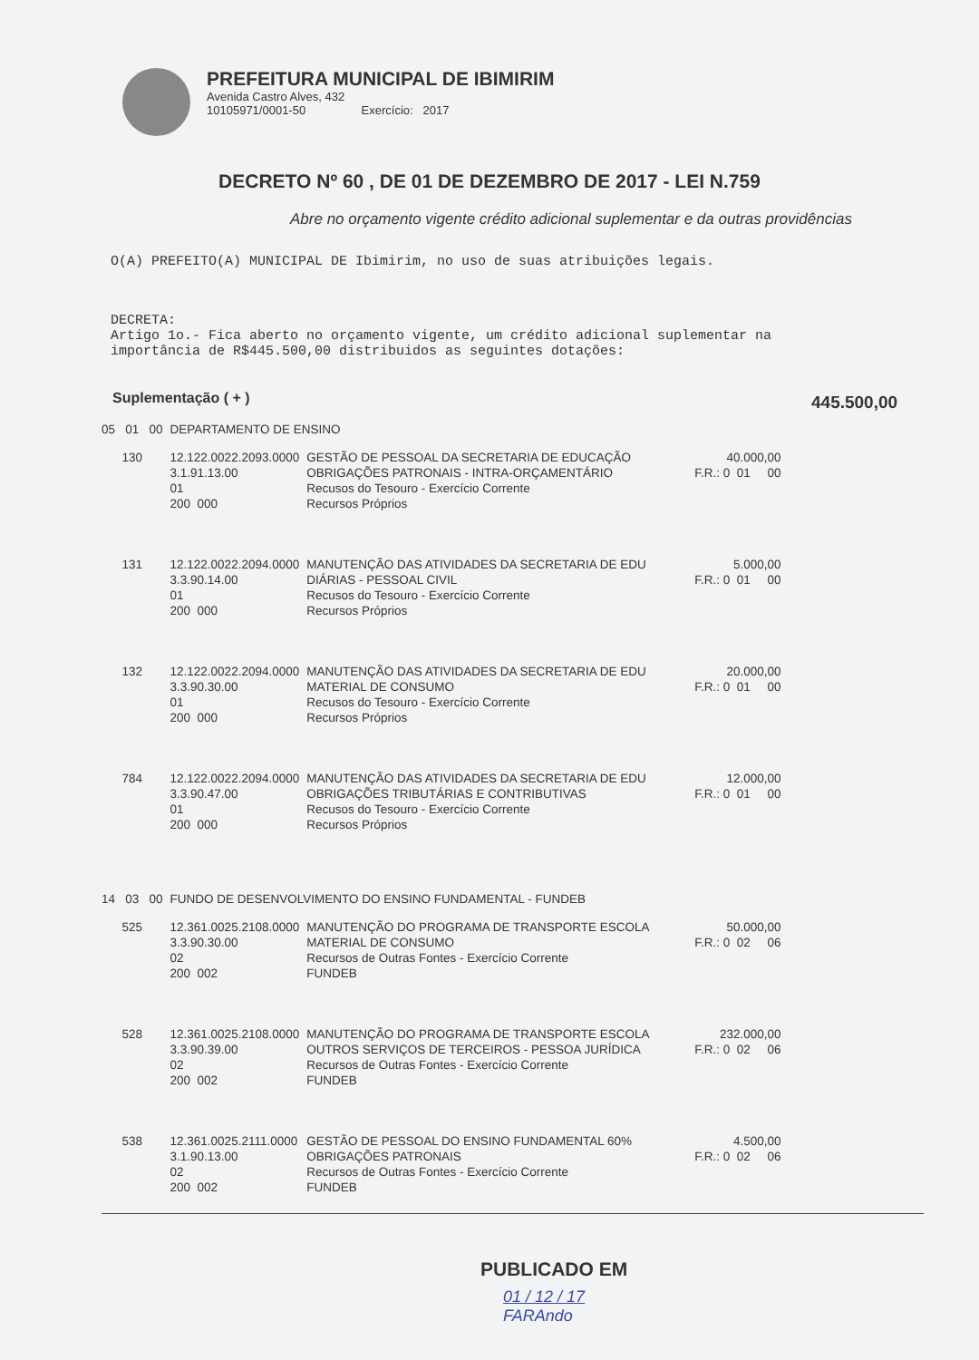PREFEITURA MUNICIPAL DE IBIMIRIM
Avenida Castro Alves, 432
10105971/0001-50 Exercício: 2017
DECRETO Nº 60 , DE 01 DE DEZEMBRO DE 2017 - LEI N.759
Abre no orçamento vigente crédito adicional suplementar e da outras providências
O(A) PREFEITO(A) MUNICIPAL DE Ibimirim, no uso de suas atribuições legais.
DECRETA:
Artigo 1o.- Fica aberto no orçamento vigente, um crédito adicional suplementar na
importância de R$445.500,00 distribuidos as seguintes dotações:
Suplementação ( + ) 445.500,00
| 05 01 00 | DEPARTAMENTO DE ENSINO | | |
| 130 | 12.122.0022.2093.0000 3.1.91.13.00 01 200 000 | GESTÃO DE PESSOAL DA SECRETARIA DE EDUCAÇÃO OBRIGAÇÕES PATRONAIS - INTRA-ORÇAMENTÁRIO Recusos do Tesouro - Exercício Corrente Recursos Próprios | 40.000,00 F.R.: 0 01 00 |
| 131 | 12.122.0022.2094.0000 3.3.90.14.00 01 200 000 | MANUTENÇÃO DAS ATIVIDADES DA SECRETARIA DE EDU DIÁRIAS - PESSOAL CIVIL Recusos do Tesouro - Exercício Corrente Recursos Próprios | 5.000,00 F.R.: 0 01 00 |
| 132 | 12.122.0022.2094.0000 3.3.90.30.00 01 200 000 | MANUTENÇÃO DAS ATIVIDADES DA SECRETARIA DE EDU MATERIAL DE CONSUMO Recusos do Tesouro - Exercício Corrente Recursos Próprios | 20.000,00 F.R.: 0 01 00 |
| 784 | 12.122.0022.2094.0000 3.3.90.47.00 01 200 000 | MANUTENÇÃO DAS ATIVIDADES DA SECRETARIA DE EDU OBRIGAÇÕES TRIBUTÁRIAS E CONTRIBUTIVAS Recusos do Tesouro - Exercício Corrente Recursos Próprios | 12.000,00 F.R.: 0 01 00 |
| 14 03 00 | FUNDO DE DESENVOLVIMENTO DO ENSINO FUNDAMENTAL - FUNDEB | | |
| 525 | 12.361.0025.2108.0000 3.3.90.30.00 02 200 002 | MANUTENÇÃO DO PROGRAMA DE TRANSPORTE ESCOLA MATERIAL DE CONSUMO Recursos de Outras Fontes - Exercício Corrente FUNDEB | 50.000,00 F.R.: 0 02 06 |
| 528 | 12.361.0025.2108.0000 3.3.90.39.00 02 200 002 | MANUTENÇÃO DO PROGRAMA DE TRANSPORTE ESCOLA OUTROS SERVIÇOS DE TERCEIROS - PESSOA JURÍDICA Recursos de Outras Fontes - Exercício Corrente FUNDEB | 232.000,00 F.R.: 0 02 06 |
| 538 | 12.361.0025.2111.0000 3.1.90.13.00 02 200 002 | GESTÃO DE PESSOAL DO ENSINO FUNDAMENTAL 60% OBRIGAÇÕES PATRONAIS Recursos de Outras Fontes - Exercício Corrente FUNDEB | 4.500,00 F.R.: 0 02 06 |
PUBLICADO EM
01 / 12 / 17
FARAndo